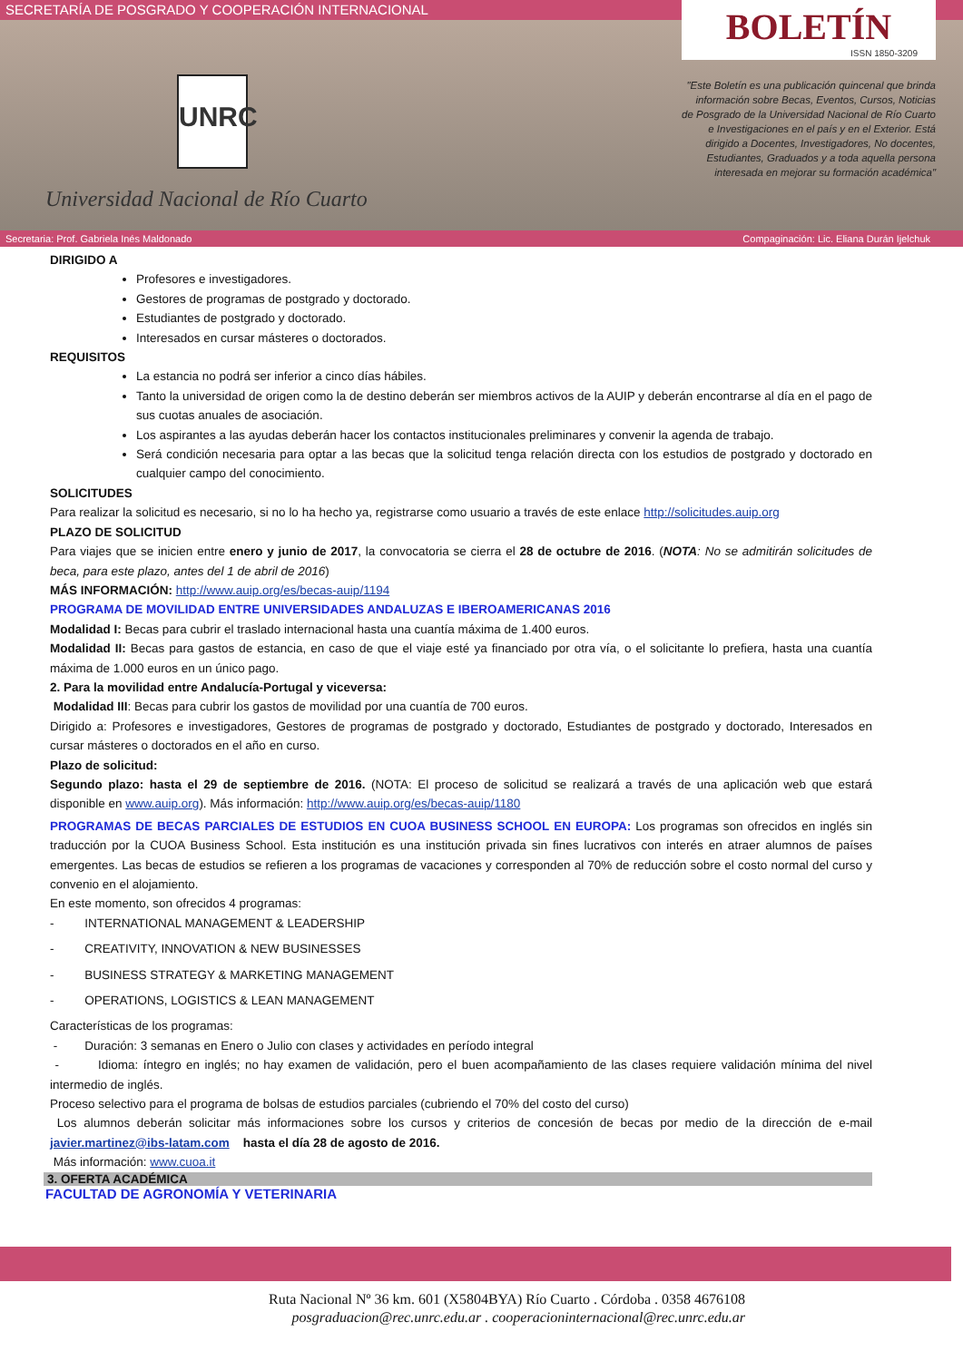SECRETARÍA DE POSGRADO Y COOPERACIÓN INTERNACIONAL
UNRC
Universidad Nacional de Río Cuarto
BOLETÍN
ISSN 1850-3209
"Este Boletín es una publicación quincenal que brinda información sobre Becas, Eventos, Cursos, Noticias de Posgrado de la Universidad Nacional de Río Cuarto e Investigaciones en el país y en el Exterior. Está dirigido a Docentes, Investigadores, No docentes, Estudiantes, Graduados y a toda aquella persona interesada en mejorar su formación académica"
Secretaria: Prof. Gabriela Inés Maldonado Compaginación: Lic. Eliana Durán Ijelchuk
DIRIGIDO A
Profesores e investigadores.
Gestores de programas de postgrado y doctorado.
Estudiantes de postgrado y doctorado.
Interesados en cursar másteres o doctorados.
REQUISITOS
La estancia no podrá ser inferior a cinco días hábiles.
Tanto la universidad de origen como la de destino deberán ser miembros activos de la AUIP y deberán encontrarse al día en el pago de sus cuotas anuales de asociación.
Los aspirantes a las ayudas deberán hacer los contactos institucionales preliminares y convenir la agenda de trabajo.
Será condición necesaria para optar a las becas que la solicitud tenga relación directa con los estudios de postgrado y doctorado en cualquier campo del conocimiento.
SOLICITUDES
Para realizar la solicitud es necesario, si no lo ha hecho ya, registrarse como usuario a través de este enlace http://solicitudes.auip.org
PLAZO DE SOLICITUD
Para viajes que se inicien entre enero y junio de 2017, la convocatoria se cierra el 28 de octubre de 2016. (NOTA: No se admitirán solicitudes de beca, para este plazo, antes del 1 de abril de 2016)
MÁS INFORMACIÓN: http://www.auip.org/es/becas-auip/1194
PROGRAMA DE MOVILIDAD ENTRE UNIVERSIDADES ANDALUZAS E IBEROAMERICANAS 2016
Modalidad I: Becas para cubrir el traslado internacional hasta una cuantía máxima de 1.400 euros.
Modalidad II: Becas para gastos de estancia, en caso de que el viaje esté ya financiado por otra vía, o el solicitante lo prefiera, hasta una cuantía máxima de 1.000 euros en un único pago.
2. Para la movilidad entre Andalucía-Portugal y viceversa:
Modalidad III: Becas para cubrir los gastos de movilidad por una cuantía de 700 euros.
Dirigido a: Profesores e investigadores, Gestores de programas de postgrado y doctorado, Estudiantes de postgrado y doctorado, Interesados en cursar másteres o doctorados en el año en curso.
Plazo de solicitud:
Segundo plazo: hasta el 29 de septiembre de 2016. (NOTA: El proceso de solicitud se realizará a través de una aplicación web que estará disponible en www.auip.org). Más información: http://www.auip.org/es/becas-auip/1180
PROGRAMAS DE BECAS PARCIALES DE ESTUDIOS EN CUOA BUSINESS SCHOOL EN EUROPA: Los programas son ofrecidos en inglés sin traducción por la CUOA Business School. Esta institución es una institución privada sin fines lucrativos con interés en atraer alumnos de países emergentes. Las becas de estudios se refieren a los programas de vacaciones y corresponden al 70% de reducción sobre el costo normal del curso y convenio en el alojamiento.
En este momento, son ofrecidos 4 programas:
- INTERNATIONAL MANAGEMENT & LEADERSHIP
- CREATIVITY, INNOVATION & NEW BUSINESSES
- BUSINESS STRATEGY & MARKETING MANAGEMENT
- OPERATIONS, LOGISTICS & LEAN MANAGEMENT
Características de los programas:
- Duración: 3 semanas en Enero o Julio con clases y actividades en período integral
- Idioma: íntegro en inglés; no hay examen de validación, pero el buen acompañamiento de las clases requiere validación mínima del nivel intermedio de inglés.
Proceso selectivo para el programa de bolsas de estudios parciales (cubriendo el 70% del costo del curso)
Los alumnos deberán solicitar más informaciones sobre los cursos y criterios de concesión de becas por medio de la dirección de e-mail javier.martinez@ibs-latam.com hasta el día 28 de agosto de 2016.
Más información: www.cuoa.it
3. OFERTA ACADÉMICA
FACULTAD DE AGRONOMÍA Y VETERINARIA
Ruta Nacional Nº 36 km. 601 (X5804BYA) Río Cuarto . Córdoba . 0358 4676108
posgraduacion@rec.unrc.edu.ar . cooperacioninternacional@rec.unrc.edu.ar